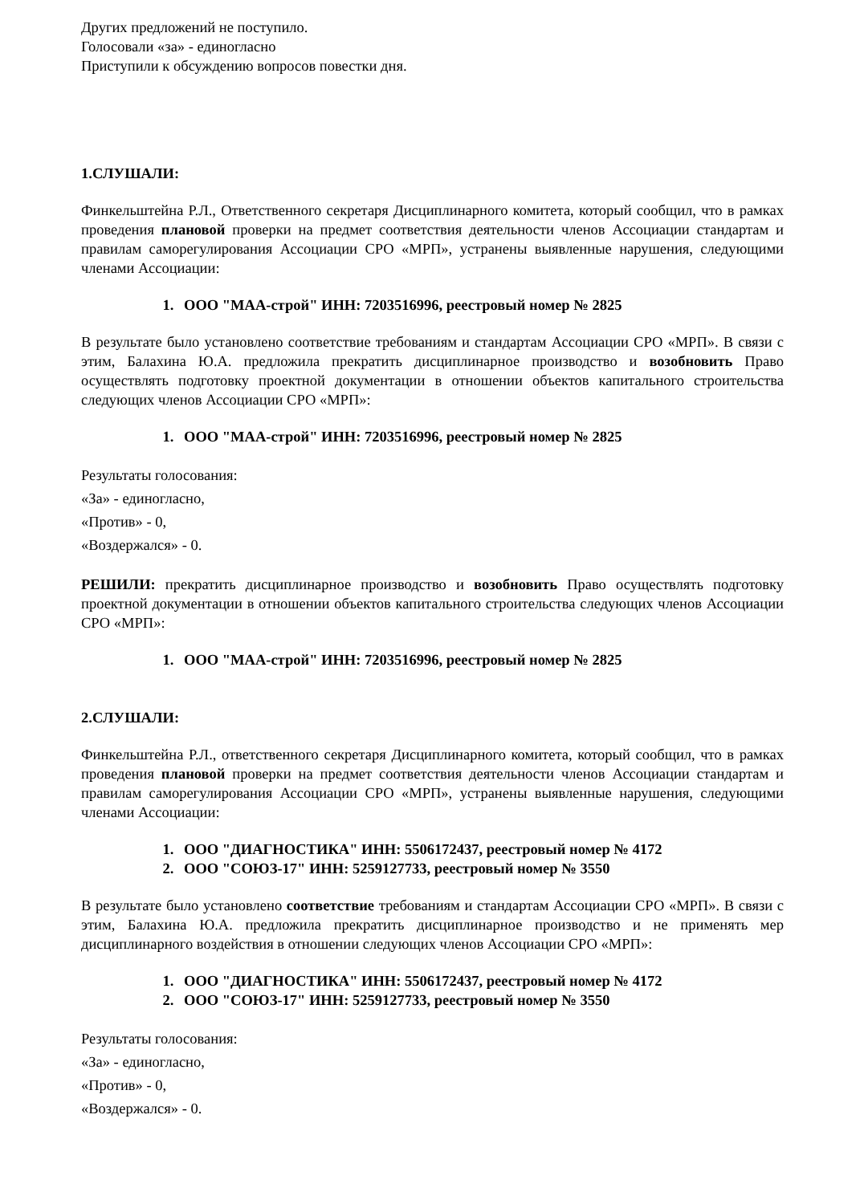Других предложений не поступило.
Голосовали «за» - единогласно
Приступили к обсуждению вопросов повестки дня.
1.СЛУШАЛИ:
Финкельштейна Р.Л., Ответственного секретаря Дисциплинарного комитета, который сообщил, что в рамках проведения плановой проверки на предмет соответствия деятельности членов Ассоциации стандартам и правилам саморегулирования Ассоциации СРО «МРП», устранены выявленные нарушения, следующими членами Ассоциации:
1. ООО "МАА-строй" ИНН: 7203516996, реестровый номер № 2825
В результате было установлено соответствие требованиям и стандартам Ассоциации СРО «МРП». В связи с этим, Балахина Ю.А. предложила прекратить дисциплинарное производство и возобновить Право осуществлять подготовку проектной документации в отношении объектов капитального строительства следующих членов Ассоциации СРО «МРП»:
1. ООО "МАА-строй" ИНН: 7203516996, реестровый номер № 2825
Результаты голосования:
«За» - единогласно,
«Против» - 0,
«Воздержался» - 0.
РЕШИЛИ: прекратить дисциплинарное производство и возобновить Право осуществлять подготовку проектной документации в отношении объектов капитального строительства следующих членов Ассоциации СРО «МРП»:
1. ООО "МАА-строй" ИНН: 7203516996, реестровый номер № 2825
2.СЛУШАЛИ:
Финкельштейна Р.Л., ответственного секретаря Дисциплинарного комитета, который сообщил, что в рамках проведения плановой проверки на предмет соответствия деятельности членов Ассоциации стандартам и правилам саморегулирования Ассоциации СРО «МРП», устранены выявленные нарушения, следующими членами Ассоциации:
1. ООО "ДИАГНОСТИКА" ИНН: 5506172437, реестровый номер № 4172
2. ООО "СОЮЗ-17" ИНН: 5259127733, реестровый номер № 3550
В результате было установлено соответствие требованиям и стандартам Ассоциации СРО «МРП». В связи с этим, Балахина Ю.А. предложила прекратить дисциплинарное производство и не применять мер дисциплинарного воздействия в отношении следующих членов Ассоциации СРО «МРП»:
1. ООО "ДИАГНОСТИКА" ИНН: 5506172437, реестровый номер № 4172
2. ООО "СОЮЗ-17" ИНН: 5259127733, реестровый номер № 3550
Результаты голосования:
«За» - единогласно,
«Против» - 0,
«Воздержался» - 0.